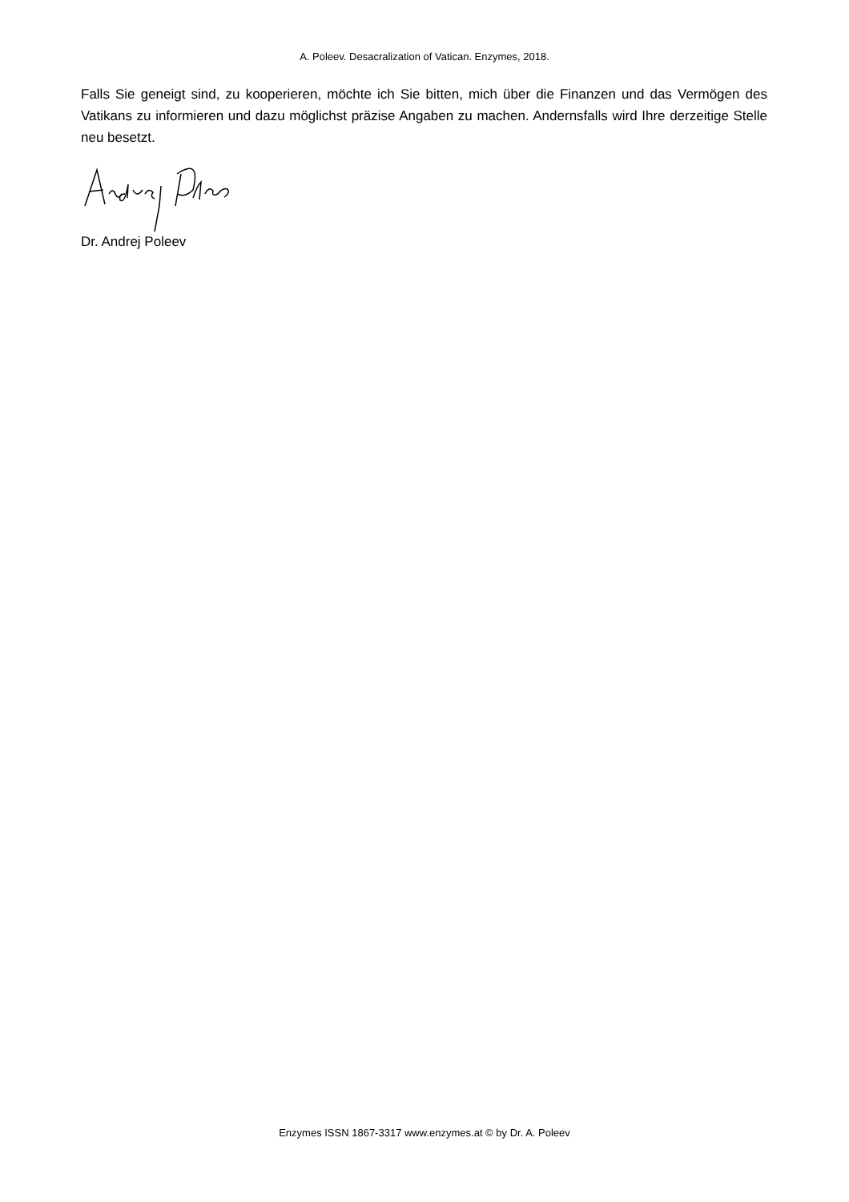A. Poleev. Desacralization of Vatican. Enzymes, 2018.
Falls Sie geneigt sind, zu kooperieren, möchte ich Sie bitten, mich über die Finanzen und das Vermögen des Vatikans zu informieren und dazu möglichst präzise Angaben zu machen. Andernsfalls wird Ihre derzeitige Stelle neu besetzt.
Dr. Andrej Poleev
Enzymes ISSN 1867-3317 www.enzymes.at © by Dr. A. Poleev